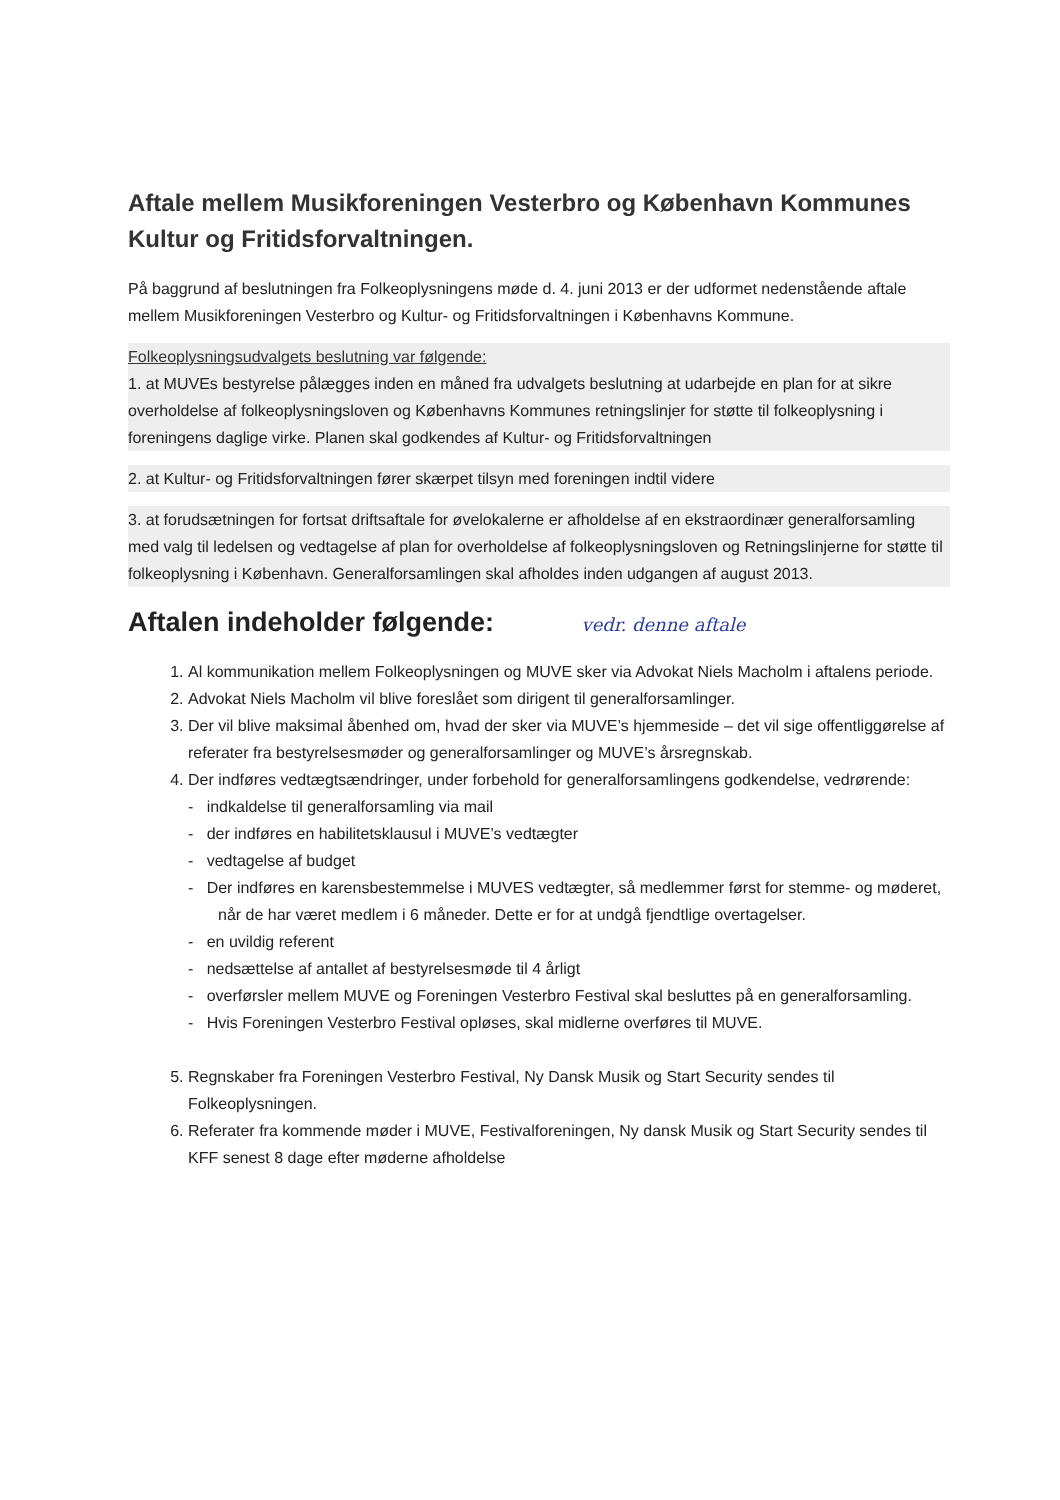Aftale mellem Musikforeningen Vesterbro og København Kommunes Kultur og Fritidsforvaltningen.
På baggrund af beslutningen fra Folkeoplysningens møde d. 4. juni 2013 er der udformet nedenstående aftale mellem Musikforeningen Vesterbro og Kultur- og Fritidsforvaltningen i Københavns Kommune.
Folkeoplysningsudvalgets beslutning var følgende:
1. at MUVEs bestyrelse pålægges inden en måned fra udvalgets beslutning at udarbejde en plan for at sikre overholdelse af folkeoplysningsloven og Københavns Kommunes retningslinjer for støtte til folkeoplysning i foreningens daglige virke. Planen skal godkendes af Kultur- og Fritidsforvaltningen
2. at Kultur- og Fritidsforvaltningen fører skærpet tilsyn med foreningen indtil videre
3. at forudsætningen for fortsat driftsaftale for øvelokalerne er afholdelse af en ekstraordinær generalforsamling med valg til ledelsen og vedtagelse af plan for overholdelse af folkeoplysningsloven og Retningslinjerne for støtte til folkeoplysning i København. Generalforsamlingen skal afholdes inden udgangen af august 2013.
Aftalen indeholder følgende: vedr. denne aftale
1. Al kommunikation mellem Folkeoplysningen og MUVE sker via Advokat Niels Macholm i aftalens periode.
2. Advokat Niels Macholm vil blive foreslået som dirigent til generalforsamlinger.
3. Der vil blive maksimal åbenhed om, hvad der sker via MUVE’s hjemmeside – det vil sige offentliggørelse af referater fra bestyrelsesmøder og generalforsamlinger og MUVE’s årsregnskab.
4. Der indføres vedtægtsændringer, under forbehold for generalforsamlingens godkendelse, vedrørende:
- indkaldelse til generalforsamling via mail
- der indføres en habilitetsklausul i MUVE’s vedtægter
- vedtagelse af budget
- Der indføres en karensbestemmelse i MUVES vedtægter, så medlemmer først for stemme- og møderet, når de har været medlem i 6 måneder. Dette er for at undgå fjendtlige overtagelser.
- en uvildig referent
- nedsættelse af antallet af bestyrelsesmøde til 4 årligt
- overførsler mellem MUVE og Foreningen Vesterbro Festival skal besluttes på en generalforsamling.
- Hvis Foreningen Vesterbro Festival opløses, skal midlerne overføres til MUVE.
5. Regnskaber fra Foreningen Vesterbro Festival, Ny Dansk Musik og Start Security sendes til Folkeoplysningen.
6. Referater fra kommende møder i MUVE, Festivalforeningen, Ny dansk Musik og Start Security sendes til KFF senest 8 dage efter møderne afholdelse